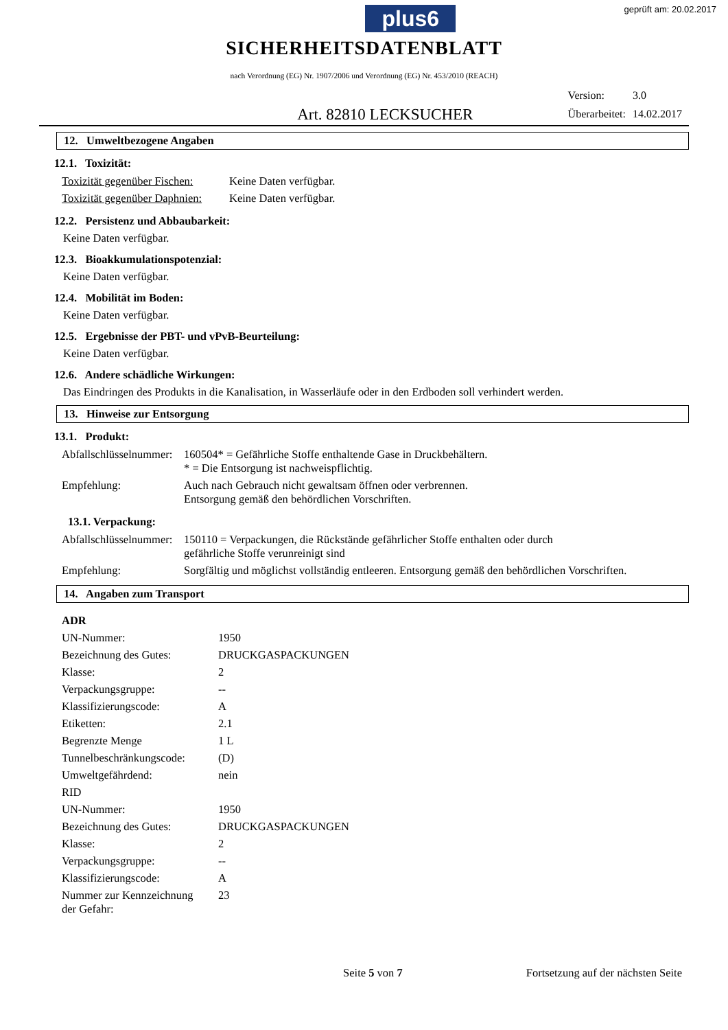plus6
geprüft am: 20.02.2017
SICHERHEITSDATENBLATT
nach Verordnung (EG) Nr. 1907/2006 und Verordnung (EG) Nr. 453/2010 (REACH)
Art. 82810 LECKSUCHER
| Version: | 3.0 |
| Überarbeitet: | 14.02.2017 |
12. Umweltbezogene Angaben
12.1. Toxizität:
| Toxizität gegenüber Fischen: | Keine Daten verfügbar. |
| Toxizität gegenüber Daphnien: | Keine Daten verfügbar. |
12.2. Persistenz und Abbaubarkeit:
Keine Daten verfügbar.
12.3. Bioakkumulationspotenzial:
Keine Daten verfügbar.
12.4. Mobilität im Boden:
Keine Daten verfügbar.
12.5. Ergebnisse der PBT- und vPvB-Beurteilung:
Keine Daten verfügbar.
12.6. Andere schädliche Wirkungen:
Das Eindringen des Produkts in die Kanalisation, in Wasserläufe oder in den Erdboden soll verhindert werden.
13. Hinweise zur Entsorgung
13.1. Produkt:
| Abfallschlüsselnummer: | 160504* = Gefährliche Stoffe enthaltende Gase in Druckbehältern. * = Die Entsorgung ist nachweispflichtig. |
| Empfehlung: | Auch nach Gebrauch nicht gewaltsam öffnen oder verbrennen. Entsorgung gemäß den behördlichen Vorschriften. |
13.1. Verpackung:
| Abfallschlüsselnummer: | 150110 = Verpackungen, die Rückstände gefährlicher Stoffe enthalten oder durch gefährliche Stoffe verunreinigt sind |
| Empfehlung: | Sorgfältig und möglichst vollständig entleeren. Entsorgung gemäß den behördlichen Vorschriften. |
14. Angaben zum Transport
| ADR | |
| UN-Nummer: | 1950 |
| Bezeichnung des Gutes: | DRUCKGASPACKUNGEN |
| Klasse: | 2 |
| Verpackungsgruppe: | -- |
| Klassifizierungscode: | A |
| Etiketten: | 2.1 |
| Begrenzte Menge | 1 L |
| Tunnelbeschränkungscode: | (D) |
| Umweltgefährdend: | nein |
| RID | |
| UN-Nummer: | 1950 |
| Bezeichnung des Gutes: | DRUCKGASPACKUNGEN |
| Klasse: | 2 |
| Verpackungsgruppe: | -- |
| Klassifizierungscode: | A |
| Nummer zur Kennzeichnung der Gefahr: | 23 |
Seite 5 von 7 Fortsetzung auf der nächsten Seite